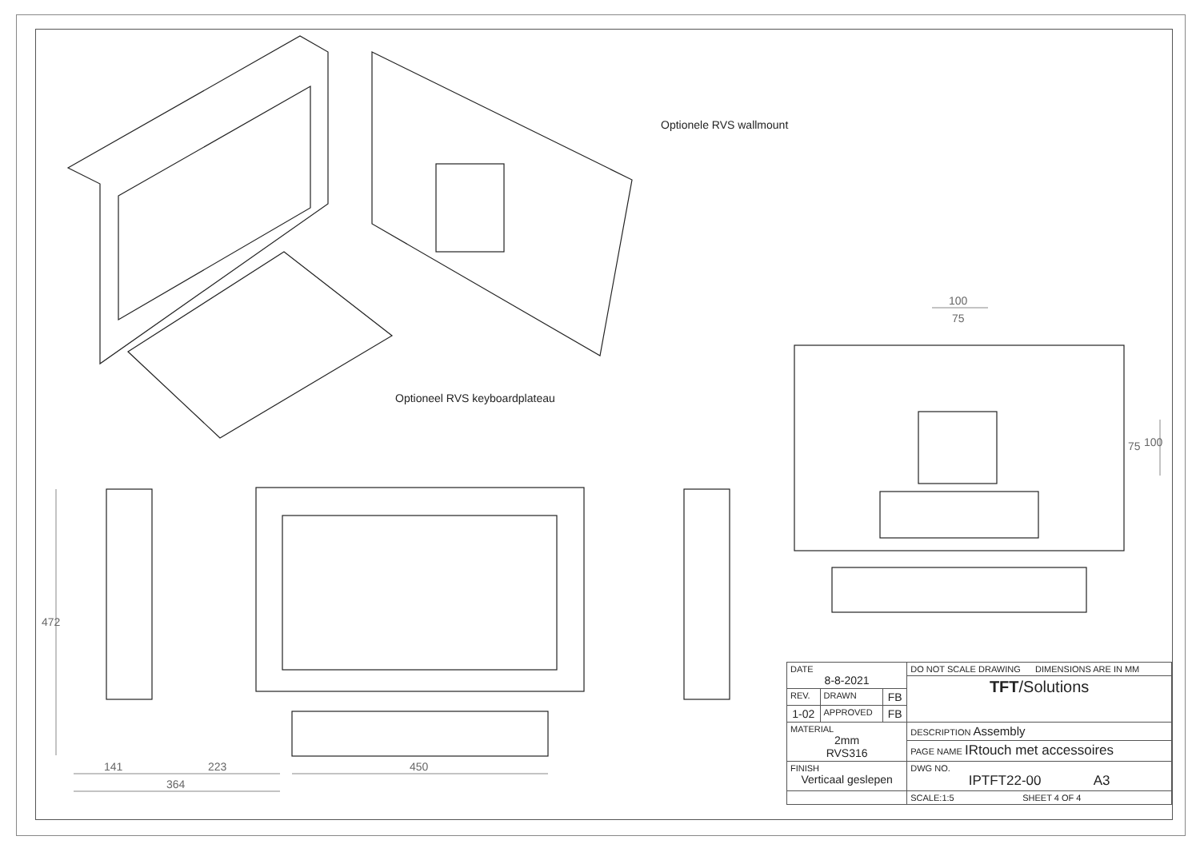Optionele RVS wallmount
Optioneel RVS keyboardplateau
100
75
75 100
472
141 223
364
450
| DATE 8-8-2021 | | | DO NOT SCALE DRAWING DIMENSIONS ARE IN MM |
| | | | TFT /Solutions |
| REV. | DRAWN | FB | |
| 1-02 | APPROVED | FB | |
| MATERIAL 2mm RVS316 | | | DESCRIPTION Assembly |
| | | | PAGE NAME IRtouch met accessoires |
| FINISH Verticaal geslepen | | | DWG NO. IPTFT22-00 A3 |
| | | | SCALE:1:5 SHEET 4 OF 4 |